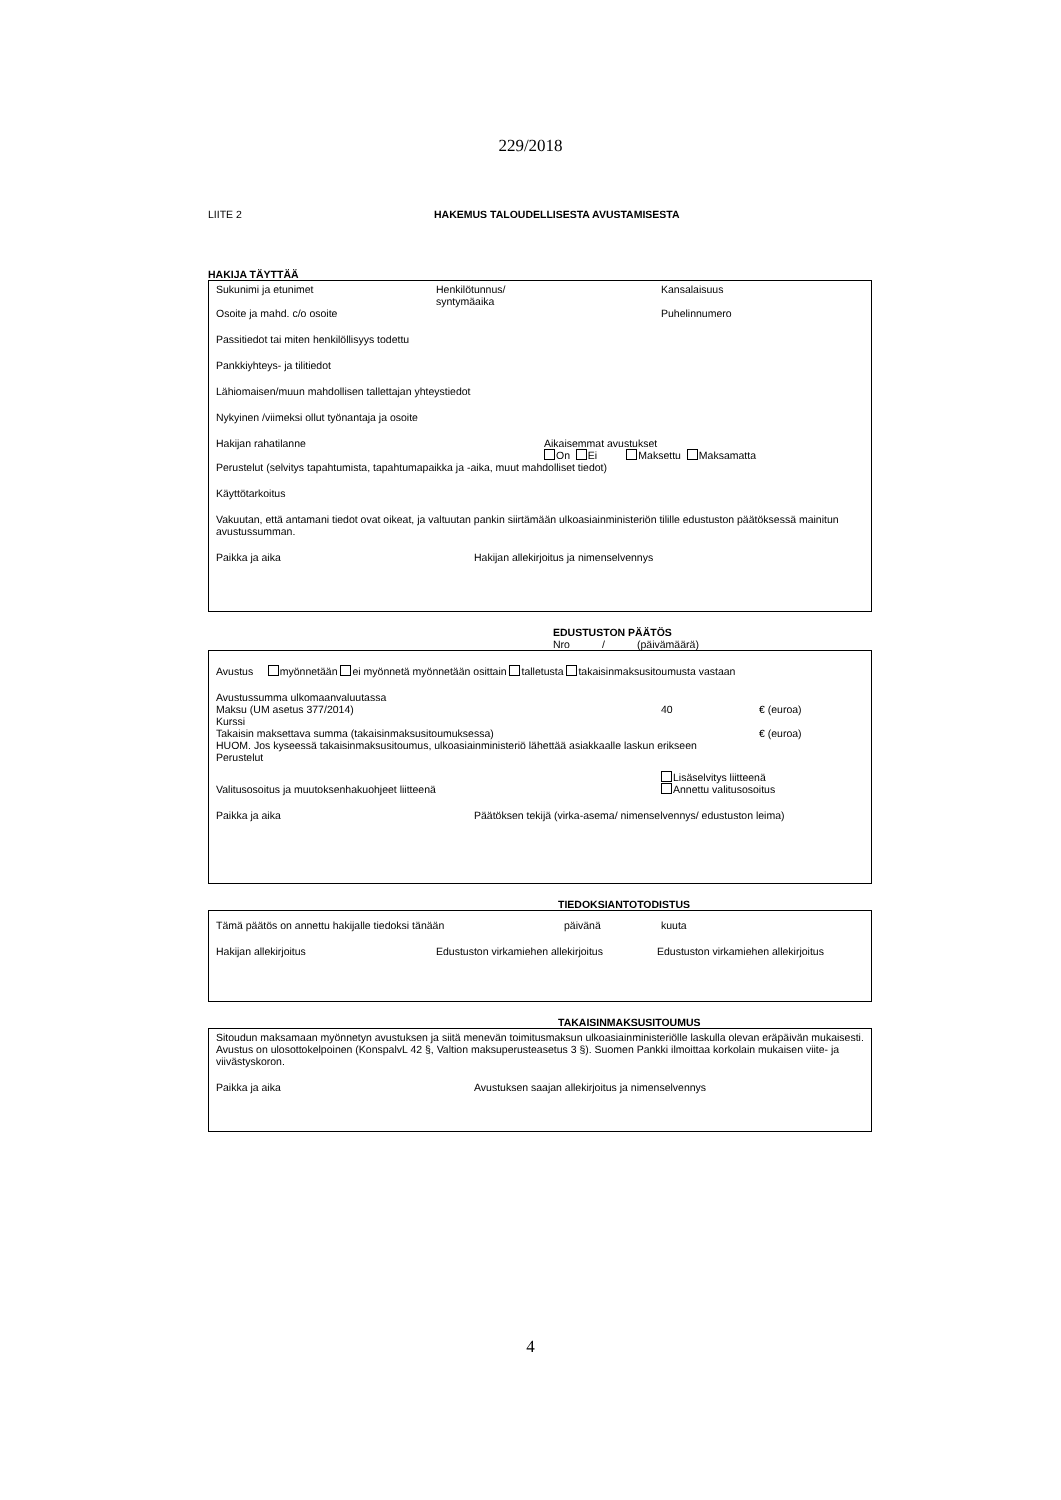229/2018
LIITE 2 HAKEMUS TALOUDELLISESTA AVUSTAMISESTA
HAKIJA TÄYTTÄÄ
Sukunimi ja etunimet Henkilötunnus/
syntymäaika
Kansalaisuus
Osoite ja mahd. c/o osoite Puhelinnumero
Passitiedot tai miten henkilöllisyys todettu
Pankkiyhteys- ja tilitiedot
Lähiomaisen/muun mahdollisen tallettajan yhteystiedot
Nykyinen /viimeksi ollut työnantaja ja osoite
Hakijan rahatilanne Aikaisemmat avustukset
On Ei Maksettu Maksamatta
Perustelut (selvitys tapahtumista, tapahtumapaikka ja -aika, muut mahdolliset tiedot)
Käyttötarkoitus
Vakuutan, että antamani tiedot ovat oikeat, ja valtuutan pankin siirtämään ulkoasiainministeriön tilille edustuston päätöksessä mainitun avustussumman.
Paikka ja aika Hakijan allekirjoitus ja nimenselvennys
EDUSTUSTON PÄÄTÖS
Nro / (päivämäärä)
Avustus myönnetään ei myönnetä myönnetään osittain talletusta takaisinmaksusitoumusta vastaan
Avustussumma ulkomaanvaluutassa
Maksu (UM asetus 377/2014) 40 € (euroa)
Kurssi
Takaisin maksettava summa (takaisinmaksusitoumuksessa) € (euroa)
HUOM. Jos kyseessä takaisinmaksusitoumus, ulkoasiainministeriö lähettää asiakkaalle laskun erikseen
Perustelut
Valitusosoitus ja muutoksenhakuohjeet liitteenä
Lisäselvitys liitteenä
Annettu valitusosoitus
Paikka ja aika Päätöksen tekijä (virka-asema/ nimenselvennys/ edustuston leima)
TIEDOKSIANTOTODISTUS
Tämä päätös on annettu hakijalle tiedoksi tänään päivänä kuuta
Hakijan allekirjoitus Edustuston virkamiehen allekirjoitus
Edustuston virkamiehen allekirjoitus
TAKAISINMAKSUSITOUMUS
Sitoudun maksamaan myönnetyn avustuksen ja siitä menevän toimitusmaksun ulkoasiainministeriölle laskulla olevan eräpäivän mukaisesti. Avustus on ulosottokelpoinen (KonspalvL 42 §, Valtion maksuperusteasetus 3 §). Suomen Pankki ilmoittaa korkolain mukaisen viite- ja viivästyskoron.
Paikka ja aika Avustuksen saajan allekirjoitus ja nimenselvennys
4